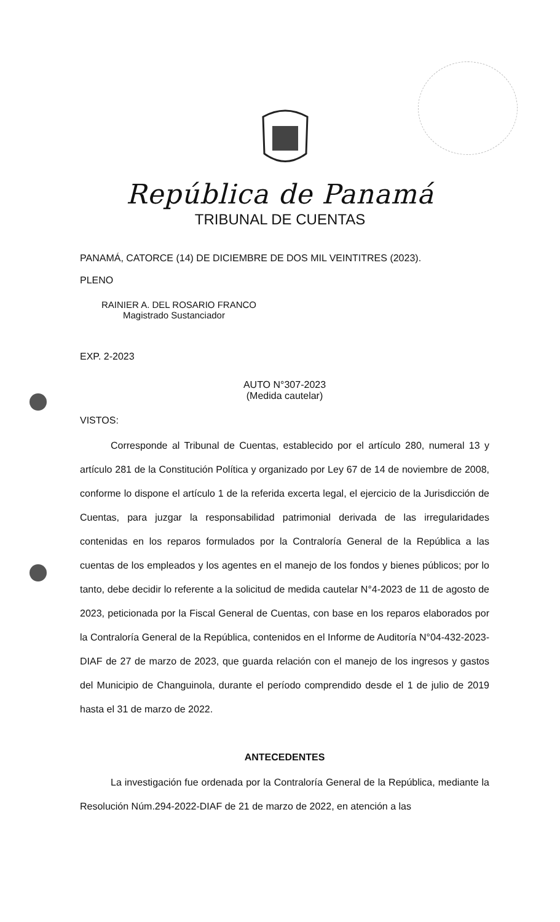República de Panamá
TRIBUNAL DE CUENTAS
PANAMÁ, CATORCE (14) DE DICIEMBRE DE DOS MIL VEINTITRES (2023).
PLENO
RAINIER A. DEL ROSARIO FRANCO
Magistrado Sustanciador
EXP. 2-2023
AUTO N°307-2023
(Medida cautelar)
VISTOS:
Corresponde al Tribunal de Cuentas, establecido por el artículo 280, numeral 13 y artículo 281 de la Constitución Política y organizado por Ley 67 de 14 de noviembre de 2008, conforme lo dispone el artículo 1 de la referida excerta legal, el ejercicio de la Jurisdicción de Cuentas, para juzgar la responsabilidad patrimonial derivada de las irregularidades contenidas en los reparos formulados por la Contraloría General de la República a las cuentas de los empleados y los agentes en el manejo de los fondos y bienes públicos; por lo tanto, debe decidir lo referente a la solicitud de medida cautelar N°4-2023 de 11 de agosto de 2023, peticionada por la Fiscal General de Cuentas, con base en los reparos elaborados por la Contraloría General de la República, contenidos en el Informe de Auditoría N°04-432-2023-DIAF de 27 de marzo de 2023, que guarda relación con el manejo de los ingresos y gastos del Municipio de Changuinola, durante el período comprendido desde el 1 de julio de 2019 hasta el 31 de marzo de 2022.
ANTECEDENTES
La investigación fue ordenada por la Contraloría General de la República, mediante la Resolución Núm.294-2022-DIAF de 21 de marzo de 2022, en atención a las